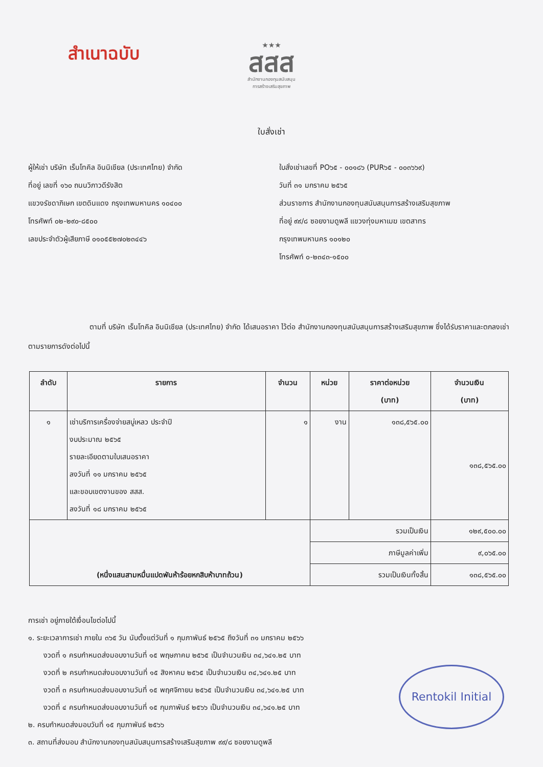สำเนาฉบับ
★★★
สสส
สำนักงานกองทุนสนับสนุน
การสร้างเสริมสุขภาพ
ใบสั่งเช่า
ผู้ให้เช่า บริษัท เร็นโทคิล อินนิเชียล (ประเทศไทย) จำกัด
ที่อยู่ เลขที่ ๑๖๐ ถนนวิภาวดีรังสิต
แขวงรัชดาภิเษก เขตดินแดง กรุงเทพมหานคร ๑๐๔๐๐
โทรศัพท์ ๐๒-๒๙๐-๘๕๐๐
เลขประจำตัวผู้เสียภาษี ๐๑๐๕๕๒๗๐๒๓๔๔๖
ใบสั่งเช่าเลขที่ PO๖๕ - ๐๐๑๘๖ (PUR๖๕ - ๐๐๓๖๖๙)
วันที่ ๓๑ มกราคม ๒๕๖๕
ส่วนราชการ สำนักงานกองทุนสนับสนุนการสร้างเสริมสุขภาพ
ที่อยู่ ๙๙/๘ ซอยงามดูพลี แขวงทุ่งมหาเมฆ เขตสาทร
กรุงเทพมหานคร ๑๐๑๒๐
โทรศัพท์ ๐-๒๓๔๓-๑๕๐๐
ตามที่ บริษัท เร็นโทคิล อินนิเชียล (ประเทศไทย) จำกัด ได้เสนอราคา ไว้ต่อ สำนักงานกองทุนสนับสนุนการสร้างเสริมสุขภาพ ซึ่งได้รับราคาและตกลงเช่า ตามรายการดังต่อไปนี้
| ลำดับ | รายการ | จำนวน | หน่วย | ราคาต่อหน่วย (บาท) | จำนวนเงิน (บาท) |
| --- | --- | --- | --- | --- | --- |
| ๑ | เช่าบริการเครื่องจ่ายสบู่เหลว ประจำปี งบประมาณ ๒๕๖๕ รายละเอียดตามใบเสนอราคา ลงวันที่ ๑๑ มกราคม ๒๕๖๕ และขอบเขตงานของ สสส. ลงวันที่ ๑๘ มกราคม ๒๕๖๕ | ๑ | งาน | ๑๓๘,๕๖๕.๐๐ | ๑๓๘,๕๖๕.๐๐ |
| (หนึ่งแสนสามหมื่นแปดพันห้าร้อยหกสิบห้าบาทถ้วน) | | | รวมเป็นเงิน | | ๑๒๙,๕๐๐.๐๐ |
| | | | ภาษีมูลค่าเพิ่ม | | ๙,๐๖๕.๐๐ |
| | | | รวมเป็นเงินทั้งสิ้น | | ๑๓๘,๕๖๕.๐๐ |
การเช่า อยู่ภายใต้เงื่อนไขต่อไปนี้
๑. ระยะเวลาการเช่า ภายใน ๓๖๕ วัน นับตั้งแต่วันที่ ๑ กุมภาพันธ์ ๒๕๖๕ ถึงวันที่ ๓๑ มกราคม ๒๕๖๖
งวดที่ ๑ ครบกำหนดส่งมอบงานวันที่ ๑๕ พฤษภาคม ๒๕๖๕ เป็นจำนวนเงิน ๓๔,๖๔๑.๒๕ บาท
งวดที่ ๒ ครบกำหนดส่งมอบงานวันที่ ๑๕ สิงหาคม ๒๕๖๕ เป็นจำนวนเงิน ๓๔,๖๔๑.๒๕ บาท
งวดที่ ๓ ครบกำหนดส่งมอบงานวันที่ ๑๕ พฤศจิกายน ๒๕๖๕ เป็นจำนวนเงิน ๓๔,๖๔๑.๒๕ บาท
งวดที่ ๔ ครบกำหนดส่งมอบงานวันที่ ๑๕ กุมภาพันธ์ ๒๕๖๖ เป็นจำนวนเงิน ๓๔,๖๔๑.๒๕ บาท
๒. ครบกำหนดส่งมอบวันที่ ๑๕ กุมภาพันธ์ ๒๕๖๖
๓. สถานที่ส่งมอบ สำนักงานกองทุนสนับสนุนการสร้างเสริมสุขภาพ ๙๙/๘ ซอยงามดูพลี
Rentokil Initial